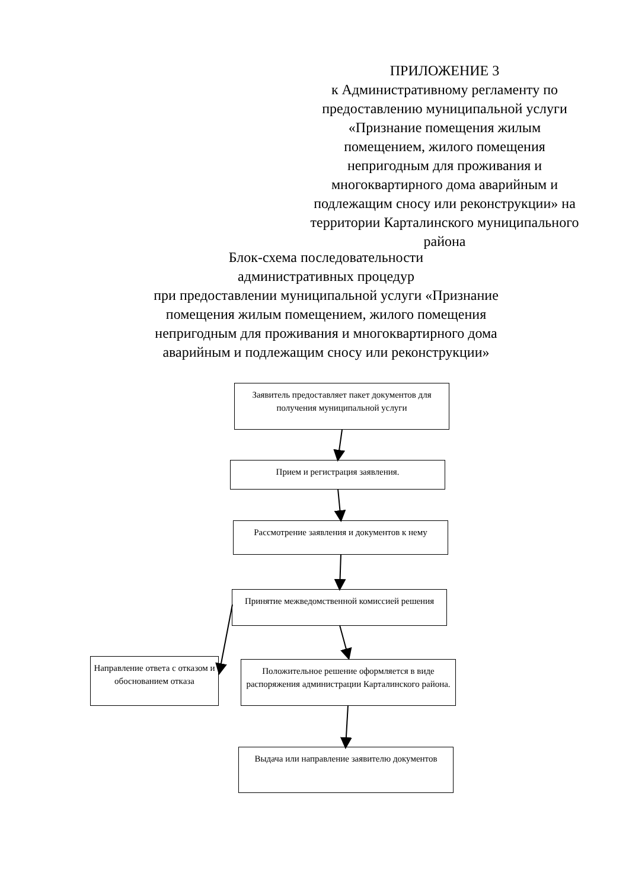ПРИЛОЖЕНИЕ 3
к Административному регламенту по предоставлению муниципальной услуги «Признание помещения жилым помещением, жилого помещения непригодным для проживания и многоквартирного дома аварийным и подлежащим сносу или реконструкции» на территории Карталинского муниципального района
Блок-схема последовательности
административных процедур
при предоставлении муниципальной услуги «Признание помещения жилым помещением, жилого помещения непригодным для проживания и многоквартирного дома аварийным и подлежащим сносу или реконструкции»
Заявитель предоставляет пакет документов для получения муниципальной услуги
Прием и регистрация заявления.
Рассмотрение заявления и документов к нему
Принятие межведомственной комиссией решения
Направление ответа с отказом и обоснованием отказа
Положительное решение оформляется в виде распоряжения администрации Карталинского района.
Выдача или направление заявителю документов